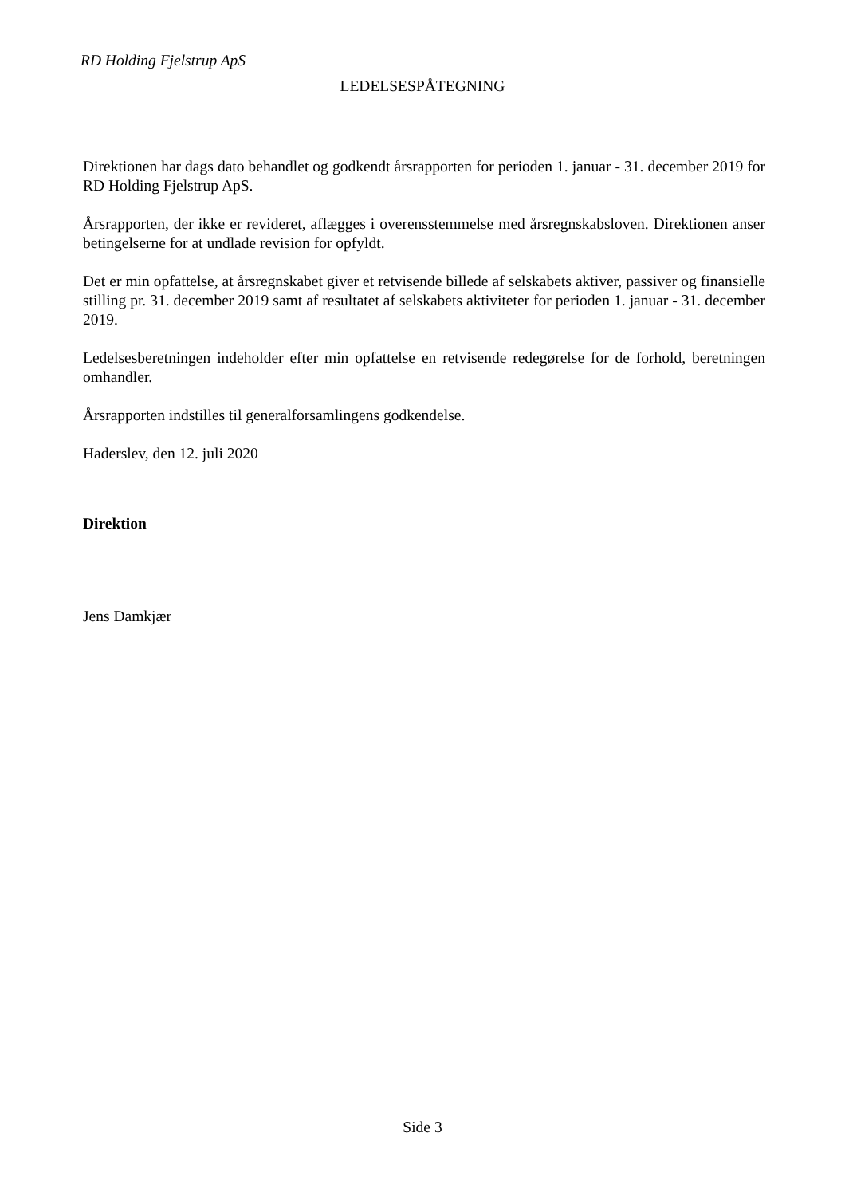RD Holding Fjelstrup ApS
LEDELSESPÅTEGNING
Direktionen har dags dato behandlet og godkendt årsrapporten for perioden 1. januar - 31. december 2019 for RD Holding Fjelstrup ApS.
Årsrapporten, der ikke er revideret, aflægges i overensstemmelse med årsregnskabsloven. Direktionen anser betingelserne for at undlade revision for opfyldt.
Det er min opfattelse, at årsregnskabet giver et retvisende billede af selskabets aktiver, passiver og finansielle stilling pr. 31. december 2019 samt af resultatet af selskabets aktiviteter for perioden 1. januar - 31. december 2019.
Ledelsesberetningen indeholder efter min opfattelse en retvisende redegørelse for de forhold, beretningen omhandler.
Årsrapporten indstilles til generalforsamlingens godkendelse.
Haderslev, den 12. juli 2020
Direktion
Jens Damkjær
Side 3